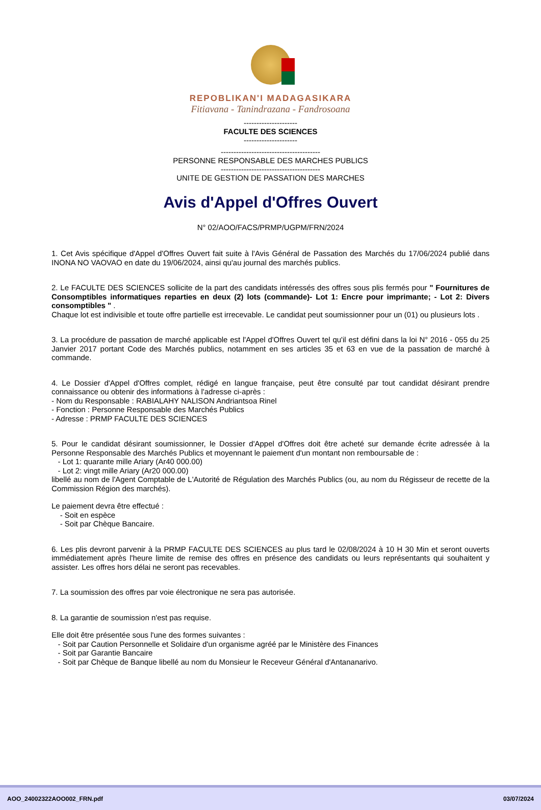REPOBLIKAN'I MADAGASIKARA
Fitiavana - Tanindrazana - Fandrosoana
---------------------
FACULTE DES SCIENCES
---------------------
---------------------------------------
PERSONNE RESPONSABLE DES MARCHES PUBLICS
---------------------------------------
UNITE DE GESTION DE PASSATION DES MARCHES
Avis d'Appel d'Offres Ouvert
N° 02/AOO/FACS/PRMP/UGPM/FRN/2024
1. Cet Avis spécifique d'Appel d'Offres Ouvert fait suite à l'Avis Général de Passation des Marchés du 17/06/2024 publié dans INONA NO VAOVAO en date du 19/06/2024, ainsi qu'au journal des marchés publics.
2. Le FACULTE DES SCIENCES sollicite de la part des candidats intéressés des offres sous plis fermés pour " Fournitures de Consomptibles informatiques reparties en deux (2) lots (commande)- Lot 1: Encre pour imprimante; - Lot 2: Divers consomptibles " .
Chaque lot est indivisible et toute offre partielle est irrecevable. Le candidat peut soumissionner pour un (01) ou plusieurs lots .
3. La procédure de passation de marché applicable est l'Appel d'Offres Ouvert tel qu'il est défini dans la loi N° 2016 - 055 du 25 Janvier 2017 portant Code des Marchés publics, notamment en ses articles 35 et 63 en vue de la passation de marché à commande.
4. Le Dossier d'Appel d'Offres complet, rédigé en langue française, peut être consulté par tout candidat désirant prendre connaissance ou obtenir des informations à l'adresse ci-après :
- Nom du Responsable : RABIALAHY NALISON Andriantsoa Rinel
- Fonction : Personne Responsable des Marchés Publics
- Adresse : PRMP FACULTE DES SCIENCES
5. Pour le candidat désirant soumissionner, le Dossier d'Appel d'Offres doit être acheté sur demande écrite adressée à la Personne Responsable des Marchés Publics et moyennant le paiement d'un montant non remboursable de :
- Lot 1: quarante mille Ariary (Ar40 000.00)
- Lot 2: vingt mille Ariary (Ar20 000.00)
libellé au nom de l'Agent Comptable de L'Autorité de Régulation des Marchés Publics (ou, au nom du Régisseur de recette de la Commission Région des marchés).
Le paiement devra être effectué :
- Soit en espèce
- Soit par Chèque Bancaire.
6. Les plis devront parvenir à la PRMP FACULTE DES SCIENCES au plus tard le 02/08/2024 à 10 H 30 Min et seront ouverts immédiatement après l'heure limite de remise des offres en présence des candidats ou leurs représentants qui souhaitent y assister. Les offres hors délai ne seront pas recevables.
7. La soumission des offres par voie électronique ne sera pas autorisée.
8. La garantie de soumission n'est pas requise.
Elle doit être présentée sous l'une des formes suivantes :
- Soit par Caution Personnelle et Solidaire d'un organisme agréé par le Ministère des Finances
- Soit par Garantie Bancaire
- Soit par Chèque de Banque libellé au nom du Monsieur le Receveur Général d'Antananarivo.
AOO_24002322AOO002_FRN.pdf 03/07/2024